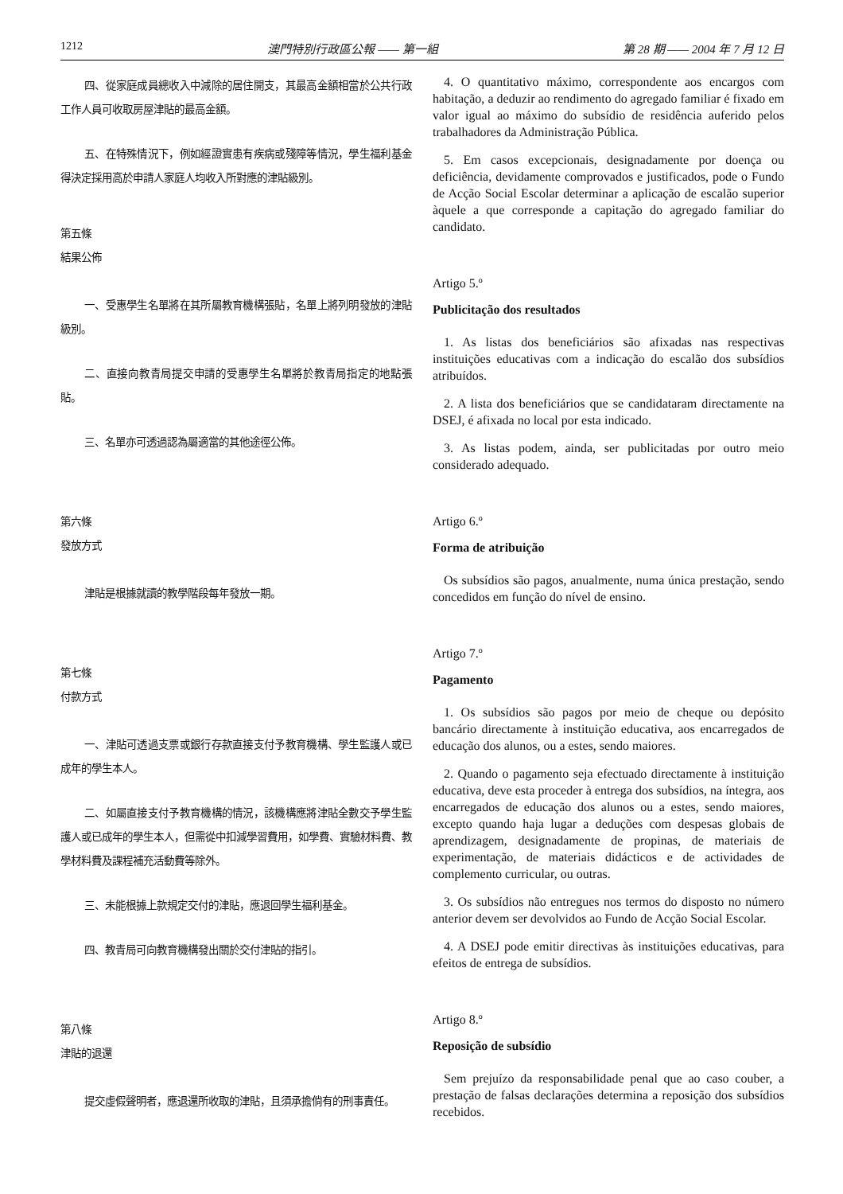1212 澳門特別行政區公報 —— 第一組 第 28 期 —— 2004 年 7 月 12 日
四、從家庭成員總收入中減除的居住開支，其最高金額相當於公共行政工作人員可收取房屋津貼的最高金額。
五、在特殊情況下，例如經證實患有疾病或殘障等情況，學生福利基金得決定採用高於申請人家庭人均收入所對應的津貼級別。
第五條
結果公佈
一、受惠學生名單將在其所屬教育機構張貼，名單上將列明發放的津貼級別。
二、直接向教青局提交申請的受惠學生名單將於教青局指定的地點張貼。
三、名單亦可透過認為屬適當的其他途徑公佈。
第六條
發放方式
津貼是根據就讀的教學階段每年發放一期。
第七條
付款方式
一、津貼可透過支票或銀行存款直接支付予教育機構、學生監護人或已成年的學生本人。
二、如屬直接支付予教育機構的情況，該機構應將津貼全數交予學生監護人或已成年的學生本人，但需從中扣減學習費用，如學費、實驗材料費、教學材料費及課程補充活動費等除外。
三、未能根據上款規定交付的津貼，應退回學生福利基金。
四、教青局可向教育機構發出關於交付津貼的指引。
第八條
津貼的退還
提交虛假聲明者，應退還所收取的津貼，且須承擔倘有的刑事責任。
4. O quantitativo máximo, correspondente aos encargos com habitação, a deduzir ao rendimento do agregado familiar é fixado em valor igual ao máximo do subsídio de residência auferido pelos trabalhadores da Administração Pública.
5. Em casos excepcionais, designadamente por doença ou deficiência, devidamente comprovados e justificados, pode o Fundo de Acção Social Escolar determinar a aplicação de escalão superior àquele a que corresponde a capitação do agregado familiar do candidato.
Artigo 5.º
Publicitação dos resultados
1. As listas dos beneficiários são afixadas nas respectivas instituições educativas com a indicação do escalão dos subsídios atribuídos.
2. A lista dos beneficiários que se candidataram directamente na DSEJ, é afixada no local por esta indicado.
3. As listas podem, ainda, ser publicitadas por outro meio considerado adequado.
Artigo 6.º
Forma de atribuição
Os subsídios são pagos, anualmente, numa única prestação, sendo concedidos em função do nível de ensino.
Artigo 7.º
Pagamento
1. Os subsídios são pagos por meio de cheque ou depósito bancário directamente à instituição educativa, aos encarregados de educação dos alunos, ou a estes, sendo maiores.
2. Quando o pagamento seja efectuado directamente à instituição educativa, deve esta proceder à entrega dos subsídios, na íntegra, aos encarregados de educação dos alunos ou a estes, sendo maiores, excepto quando haja lugar a deduções com despesas globais de aprendizagem, designadamente de propinas, de materiais de experimentação, de materiais didácticos e de actividades de complemento curricular, ou outras.
3. Os subsídios não entregues nos termos do disposto no número anterior devem ser devolvidos ao Fundo de Acção Social Escolar.
4. A DSEJ pode emitir directivas às instituições educativas, para efeitos de entrega de subsídios.
Artigo 8.º
Reposição de subsídio
Sem prejuízo da responsabilidade penal que ao caso couber, a prestação de falsas declarações determina a reposição dos subsídios recebidos.